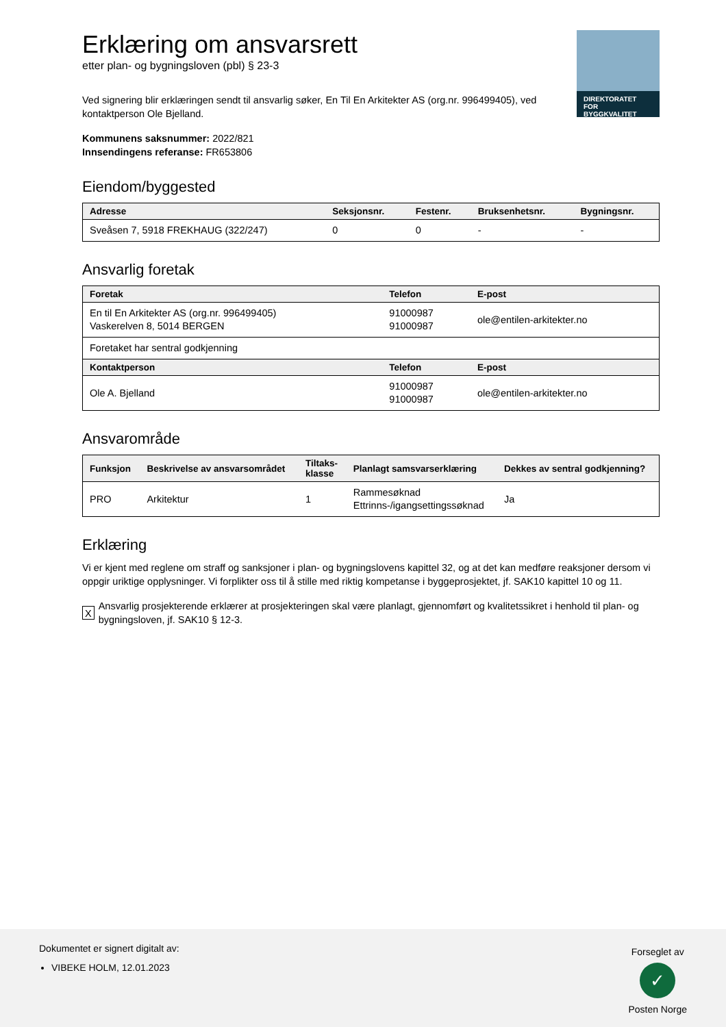DIREKTORATET
FOR BYGGKVALITET
Erklæring om ansvarsrett
etter plan- og bygningsloven (pbl) § 23-3
Ved signering blir erklæringen sendt til ansvarlig søker, En Til En Arkitekter AS (org.nr. 996499405), ved kontaktperson Ole Bjelland.
Kommunens saksnummer: 2022/821
Innsendingens referanse: FR653806
Eiendom/byggested
| Adresse | Seksjonsnr. | Festenr. | Bruksenhetsnr. | Bygningsnr. |
| --- | --- | --- | --- | --- |
| Sveåsen 7, 5918 FREKHAUG (322/247) | 0 | 0 | - | - |
Ansvarlig foretak
| Foretak | Telefon | E-post |
| --- | --- | --- |
| En til En Arkitekter AS (org.nr. 996499405) Vaskerelven 8, 5014 BERGEN | 91000987 91000987 | ole@entilen-arkitekter.no |
| Foretaket har sentral godkjenning | | |
| Kontaktperson | Telefon | E-post |
| Ole A. Bjelland | 91000987 91000987 | ole@entilen-arkitekter.no |
Ansvarområde
| Funksjon | Beskrivelse av ansvarsområdet | Tiltaks- klasse | Planlagt samsvarserklæring | Dekkes av sentral godkjenning? |
| --- | --- | --- | --- | --- |
| PRO | Arkitektur | 1 | Rammesøknad Ettrinns-/igangsettingssøknad | Ja |
Erklæring
Vi er kjent med reglene om straff og sanksjoner i plan- og bygningslovens kapittel 32, og at det kan medføre reaksjoner dersom vi oppgir uriktige opplysninger. Vi forplikter oss til å stille med riktig kompetanse i byggeprosjektet, jf. SAK10 kapittel 10 og 11.
X Ansvarlig prosjekterende erklærer at prosjekteringen skal være planlagt, gjennomført og kvalitetssikret i henhold til plan- og bygningsloven, jf. SAK10 § 12-3.
Dokumentet er signert digitalt av:
VIBEKE HOLM, 12.01.2023
Forseglet av
✓
Posten Norge